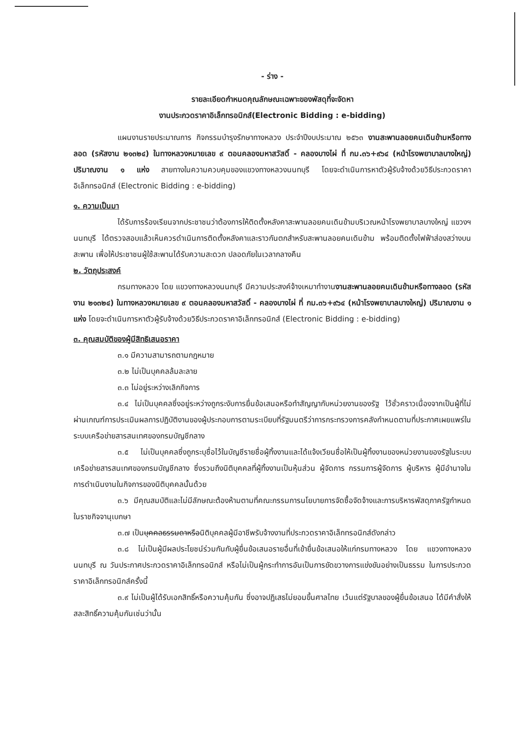- ร่าง -
รายละเอียดกำหนดคุณลักษณะเฉพาะของพัสดุที่จะจัดหา
งานประกวดราคาอิเล็กทรอนิกส์(Electronic Bidding : e-bidding)
แผนงานรายประมาณการ กิจกรรมบำรุงรักษาทางหลวง ประจำปีงบประมาณ ๒๕๖๓ งานสะพานลอยคนเดินข้ามหรือทางลอด (รหัสงาน ๒๑๓๒๔) ในทางหลวงหมายเลข ๙ ตอนคลองมหาสวัสดิ์ - คลองบางไผ่ ที่ กม.๓๖+๙๖๔ (หน้าโรงพยาบาลบางใหญ่) ปริมาณงาน ๑ แห่ง สายทางในความควบคุมของแขวงทางหลวงนนทบุรี โดยจะดำเนินการหาตัวผู้รับจ้างด้วยวิธีประกวดราคาอิเล็กทรอนิกส์ (Electronic Bidding : e-bidding)
๑. ความเป็นมา
ได้รับการร้องเรียนจากประชาชนว่าต้องการให้ติดตั้งหลังคาสะพานลอยคนเดินข้ามบริเวณหน้าโรงพยาบาลบางใหญ่ แขวงฯ นนทบุรี ได้ตรวจสอบแล้วเห็นควรดำเนินการติดตั้งหลังคาและราวกันตกสำหรับสะพานลอยคนเดินข้าม พร้อมติดตั้งไฟฟ้าส่องสว่างบนสะพาน เพื่อให้ประชาชนผู้ใช้สะพานได้รับความสะดวก ปลอดภัยในเวลากลางคืน
๒. วัตถุประสงค์
กรมทางหลวง โดย แขวงทางหลวงนนทบุรี มีความประสงค์จ้างเหมาทำงานงานสะพานลอยคนเดินข้ามหรือทางลอด (รหัสงาน ๒๑๓๒๔) ในทางหลวงหมายเลข ๙ ตอนคลองมหาสวัสดิ์ - คลองบางไผ่ ที่ กม.๓๖+๙๖๔ (หน้าโรงพยาบาลบางใหญ่) ปริมาณงาน ๑ แห่ง โดยจะดำเนินการหาตัวผู้รับจ้างด้วยวิธีประกวดราคาอิเล็กทรอนิกส์ (Electronic Bidding : e-bidding)
๓. คุณสมบัติของผู้มีสิทธิเสนอราคา
๓.๑ มีความสามารถตามกฎหมาย
๓.๒ ไม่เป็นบุคคลล้มละลาย
๓.๓ ไม่อยู่ระหว่างเลิกกิจการ
๓.๔ ไม่เป็นบุคคลซึ่งอยู่ระหว่างถูกระงับการยื่นข้อเสนอหรือทำสัญญากับหน่วยงานของรัฐ ไว้ชั่วคราวเนื่องจากเป็นผู้ที่ไม่ผ่านเกณฑ์การประเมินผลการปฏิบัติงานของผู้ประกอบการตามระเบียบที่รัฐมนตรีว่าการกระทรวงการคลังกำหนดตามที่ประกาศเผยแพร่ในระบบเครือข่ายสารสนเทศของกรมบัญชีกลาง
๓.๕ ไม่เป็นบุคคลซึ่งถูกระบุชื่อไว้ในบัญชีรายชื่อผู้ทิ้งงานและได้แจ้งเวียนชื่อให้เป็นผู้ทิ้งงานของหน่วยงานของรัฐในระบบเครือข่ายสารสนเทศของกรมบัญชีกลาง ซึ่งรวมถึงนิติบุคคลที่ผู้ทิ้งงานเป็นหุ้นส่วน ผู้จัดการ กรรมการผู้จัดการ ผู้บริหาร ผู้มีอำนาจในการดำเนินงานในกิจการของนิติบุคคลนั้นด้วย
๓.๖ มีคุณสมบัติและไม่มีลักษณะต้องห้ามตามที่คณะกรรมการนโยบายการจัดซื้อจัดจ้างและการบริหารพัสดุภาครัฐกำหนดในราชกิจจานุเบกษา
๓.๗ เป็นบุคคลธรรมดาหรือนิติบุคคลผู้มีอาชีพรับจ้างงานที่ประกวดราคาอิเล็กทรอนิกส์ดังกล่าว
๓.๘ ไม่เป็นผู้มีผลประโยชน์ร่วมกันกับผู้ยื่นข้อเสนอรายอื่นที่เข้ายื่นข้อเสนอให้แก่กรมทางหลวง โดย แขวงทางหลวงนนทบุรี ณ วันประกาศประกวดราคาอิเล็กทรอนิกส์ หรือไม่เป็นผู้กระทำการอันเป็นการขัดขวางการแข่งขันอย่างเป็นธรรม ในการประกวดราคาอิเล็กทรอนิกส์ครั้งนี้
๓.๙ ไม่เป็นผู้ได้รับเอกสิทธิ์หรือความคุ้มกัน ซึ่งอาจปฏิเสธไม่ยอมขึ้นศาลไทย เว้นแต่รัฐบาลของผู้ยื่นข้อเสนอ ได้มีคำสั่งให้สละสิทธิ์ความคุ้มกันเช่นว่านั้น